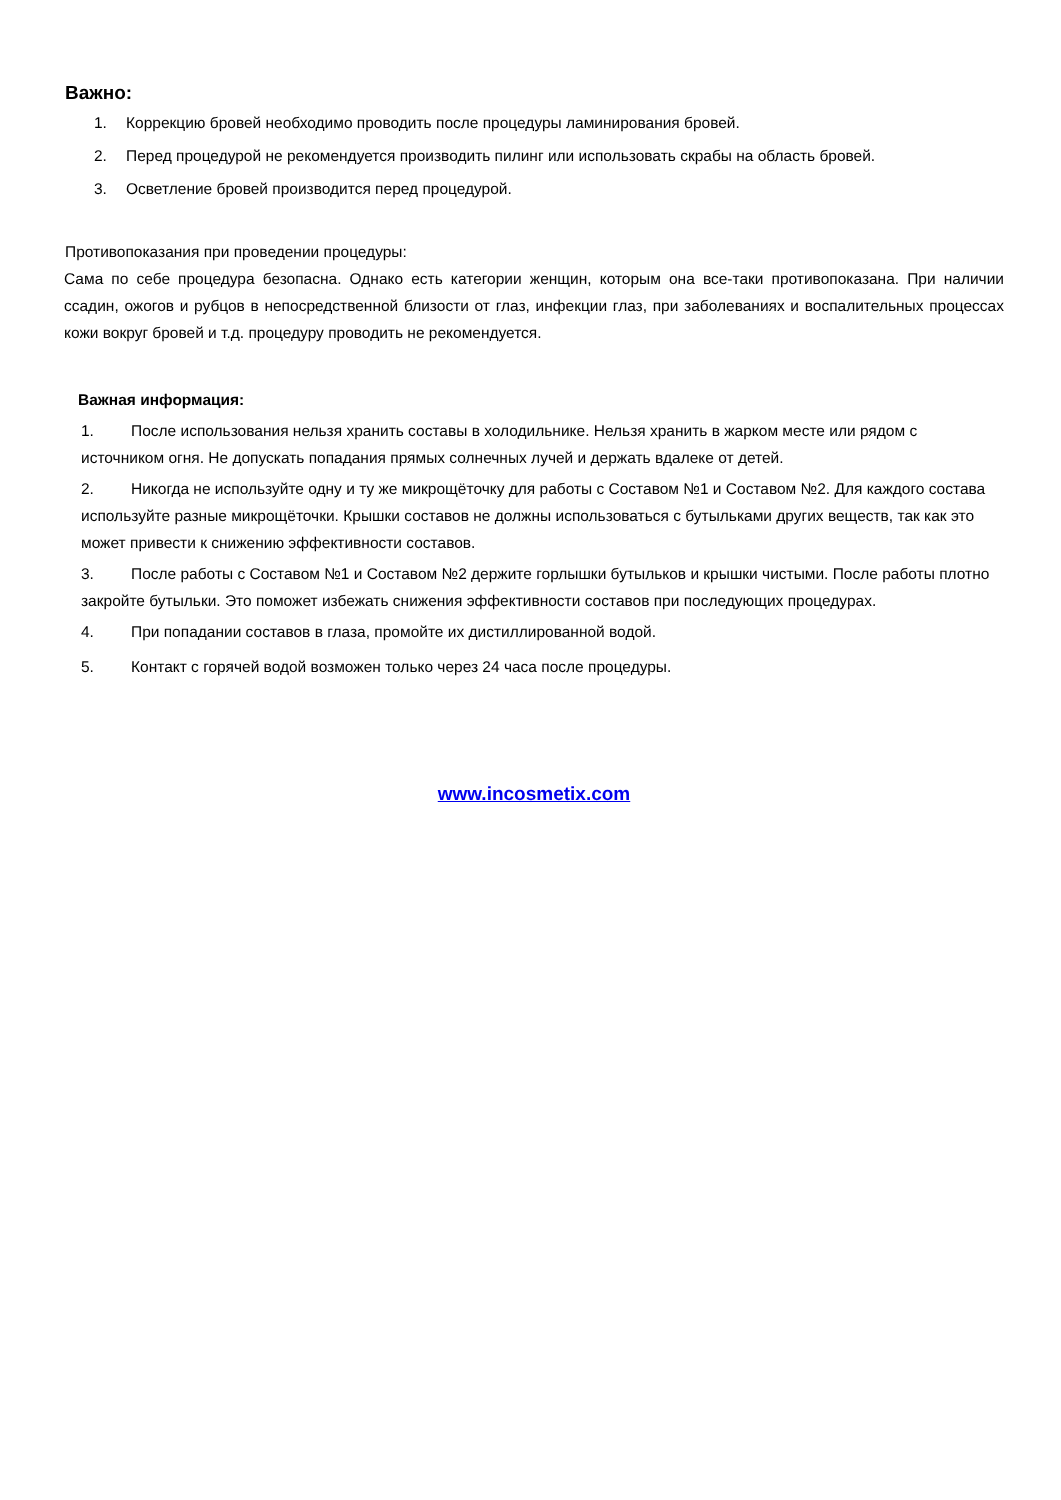Важно:
1. Коррекцию бровей необходимо проводить после процедуры ламинирования бровей.
2. Перед процедурой не рекомендуется производить пилинг или использовать скрабы на область бровей.
3. Осветление бровей производится перед процедурой.
Противопоказания при проведении процедуры:
Сама по себе процедура безопасна. Однако есть категории женщин, которым она все-таки противопоказана. При наличии ссадин, ожогов и рубцов в непосредственной близости от глаз, инфекции глаз, при заболеваниях и воспалительных процессах кожи вокруг бровей и т.д. процедуру проводить не рекомендуется.
Важная информация:
1. После использования нельзя хранить составы в холодильнике. Нельзя хранить в жарком месте или рядом с источником огня. Не допускать попадания прямых солнечных лучей и держать вдалеке от детей.
2. Никогда не используйте одну и ту же микрощёточку для работы с Составом №1 и Составом №2. Для каждого состава используйте разные микрощёточки. Крышки составов не должны использоваться с бутыльками других веществ, так как это может привести к снижению эффективности составов.
3. После работы с Составом №1 и Составом №2 держите горлышки бутыльков и крышки чистыми. После работы плотно закройте бутыльки. Это поможет избежать снижения эффективности составов при последующих процедурах.
4. При попадании составов в глаза, промойте их дистиллированной водой.
5. Контакт с горячей водой возможен только через 24 часа после процедуры.
www.incosmetix.com